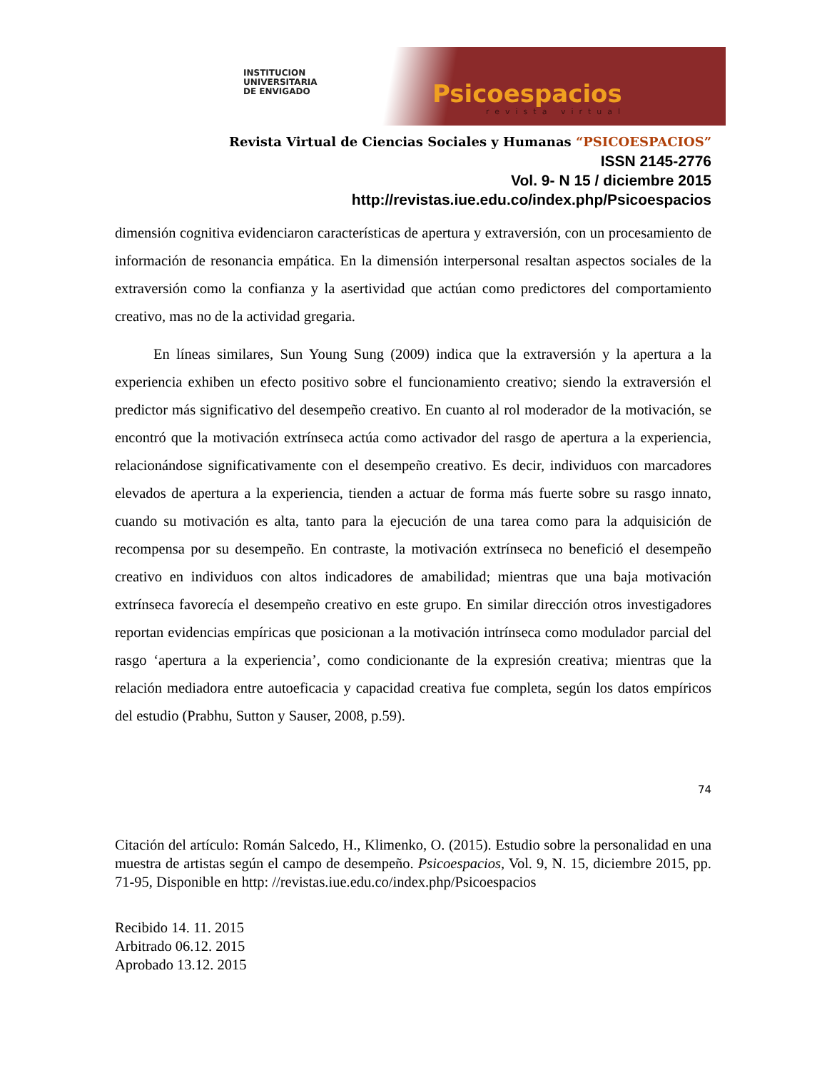INSTITUCION
UNIVERSITARIA
DE ENVIGADO
Psicoespacios
revista virtual
Revista Virtual de Ciencias Sociales y Humanas “PSICOESPACIOS”
ISSN 2145-2776
Vol. 9- N 15 / diciembre 2015
http://revistas.iue.edu.co/index.php/Psicoespacios
dimensión cognitiva evidenciaron características de apertura y extraversión, con un procesamiento de información de resonancia empática. En la dimensión interpersonal resaltan aspectos sociales de la extraversión como la confianza y la asertividad que actúan como predictores del comportamiento creativo, mas no de la actividad gregaria.
En líneas similares, Sun Young Sung (2009) indica que la extraversión y la apertura a la experiencia exhiben un efecto positivo sobre el funcionamiento creativo; siendo la extraversión el predictor más significativo del desempeño creativo. En cuanto al rol moderador de la motivación, se encontró que la motivación extrínseca actúa como activador del rasgo de apertura a la experiencia, relacionándose significativamente con el desempeño creativo. Es decir, individuos con marcadores elevados de apertura a la experiencia, tienden a actuar de forma más fuerte sobre su rasgo innato, cuando su motivación es alta, tanto para la ejecución de una tarea como para la adquisición de recompensa por su desempeño. En contraste, la motivación extrínseca no benefició el desempeño creativo en individuos con altos indicadores de amabilidad; mientras que una baja motivación extrínseca favorecía el desempeño creativo en este grupo. En similar dirección otros investigadores reportan evidencias empíricas que posicionan a la motivación intrínseca como modulador parcial del rasgo ‘apertura a la experiencia’, como condicionante de la expresión creativa; mientras que la relación mediadora entre autoeficacia y capacidad creativa fue completa, según los datos empíricos del estudio (Prabhu, Sutton y Sauser, 2008, p.59).
74
Citación del artículo: Román Salcedo, H., Klimenko, O. (2015). Estudio sobre la personalidad en una muestra de artistas según el campo de desempeño. Psicoespacios, Vol. 9, N. 15, diciembre 2015, pp. 71-95, Disponible en http: //revistas.iue.edu.co/index.php/Psicoespacios
Recibido 14. 11. 2015
Arbitrado 06.12. 2015
Aprobado 13.12. 2015